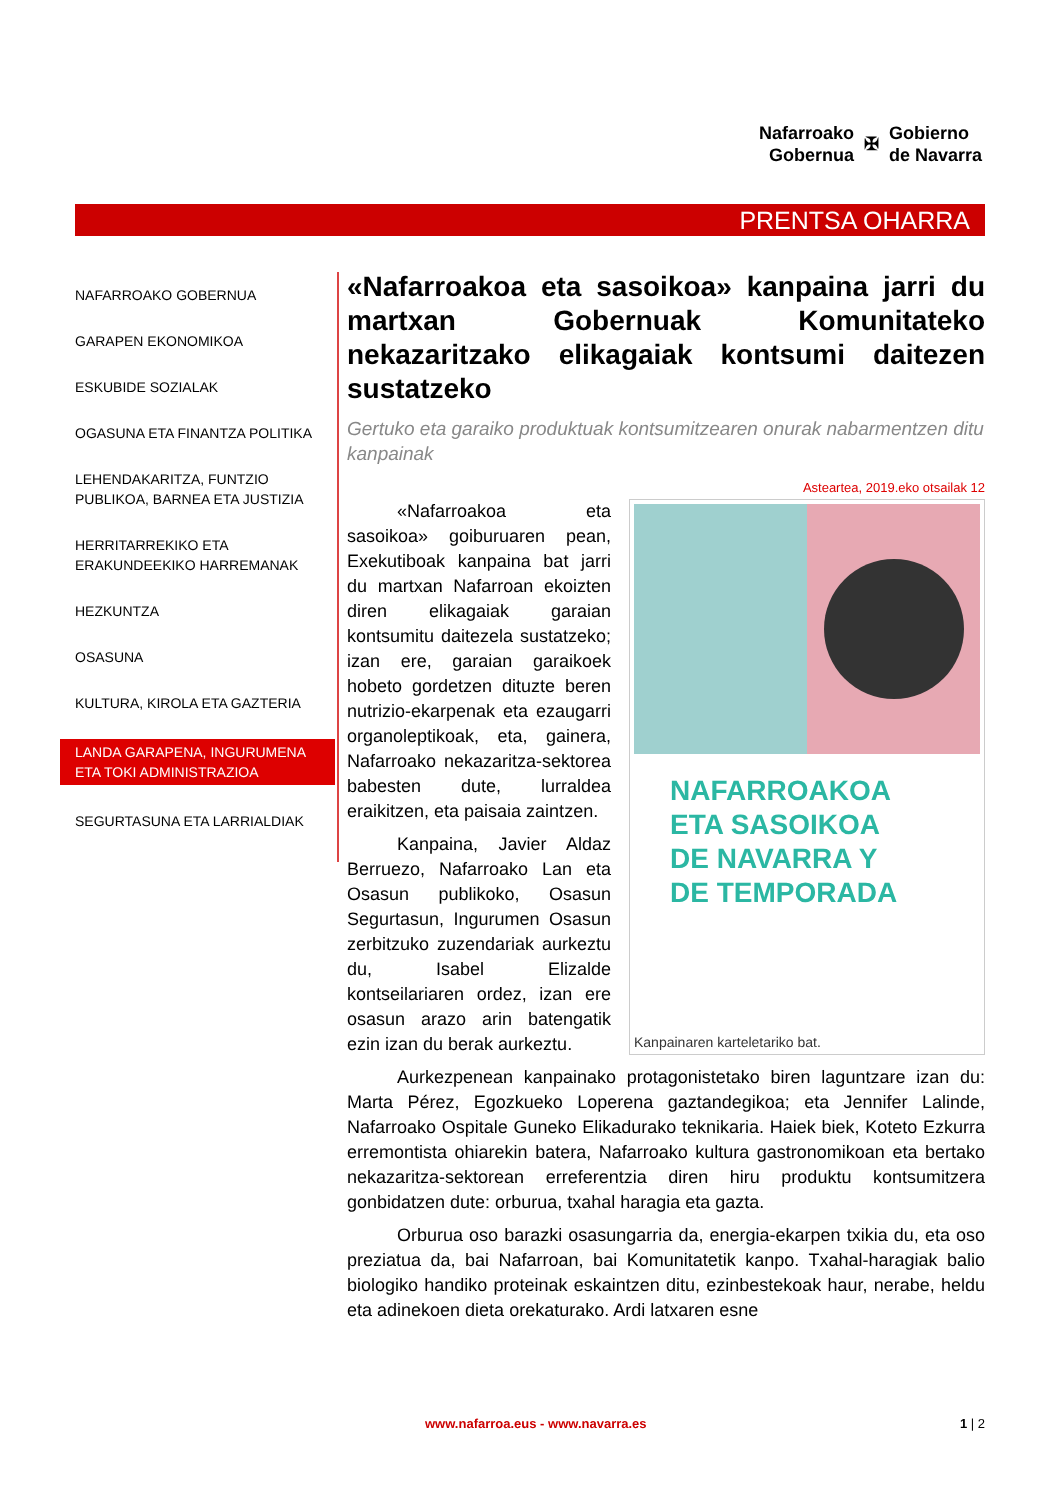Nafarroako
Gobernua
✠
Gobierno
de Navarra
PRENTSA OHARRA
NAFARROAKO GOBERNUA
GARAPEN EKONOMIKOA
ESKUBIDE SOZIALAK
OGASUNA ETA FINANTZA POLITIKA
LEHENDAKARITZA, FUNTZIO PUBLIKOA, BARNEA ETA JUSTIZIA
HERRITARREKIKO ETA ERAKUNDEEKIKO HARREMANAK
HEZKUNTZA
OSASUNA
KULTURA, KIROLA ETA GAZTERIA
LANDA GARAPENA, INGURUMENA ETA TOKI ADMINISTRAZIOA
SEGURTASUNA ETA LARRIALDIAK
«Nafarroakoa eta sasoikoa» kanpaina jarri du martxan Gobernuak Komunitateko nekazaritzako elikagaiak kontsumi daitezen sustatzeko
Gertuko eta garaiko produktuak kontsumitzearen onurak nabarmentzen ditu kanpainak
Asteartea, 2019.eko otsailak 12
NAFARROAKOA
ETA SASOIKOA
DE NAVARRA Y
DE TEMPORADA
Kanpainaren karteletariko bat.
«Nafarroakoa eta sasoikoa» goiburuaren pean, Exekutiboak kanpaina bat jarri du martxan Nafarroan ekoizten diren elikagaiak garaian kontsumitu daitezela sustatzeko; izan ere, garaian garaikoek hobeto gordetzen dituzte beren nutrizio-ekarpenak eta ezaugarri organoleptikoak, eta, gainera, Nafarroako nekazaritza-sektorea babesten dute, lurraldea eraikitzen, eta paisaia zaintzen.
Kanpaina, Javier Aldaz Berruezo, Nafarroako Lan eta Osasun publikoko, Osasun Segurtasun, Ingurumen Osasun zerbitzuko zuzendariak aurkeztu du, Isabel Elizalde kontseilariaren ordez, izan ere osasun arazo arin batengatik ezin izan du berak aurkeztu.
Aurkezpenean kanpainako protagonistetako biren laguntzare izan du: Marta Pérez, Egozkueko Loperena gaztandegikoa; eta Jennifer Lalinde, Nafarroako Ospitale Guneko Elikadurako teknikaria. Haiek biek, Koteto Ezkurra erremontista ohiarekin batera, Nafarroako kultura gastronomikoan eta bertako nekazaritza-sektorean erreferentzia diren hiru produktu kontsumitzera gonbidatzen dute: orburua, txahal haragia eta gazta.
Orburua oso barazki osasungarria da, energia-ekarpen txikia du, eta oso preziatua da, bai Nafarroan, bai Komunitatetik kanpo. Txahal-haragiak balio biologiko handiko proteinak eskaintzen ditu, ezinbestekoak haur, nerabe, heldu eta adinekoen dieta orekaturako. Ardi latxaren esne
www.nafarroa.eus - www.navarra.es 1 | 2